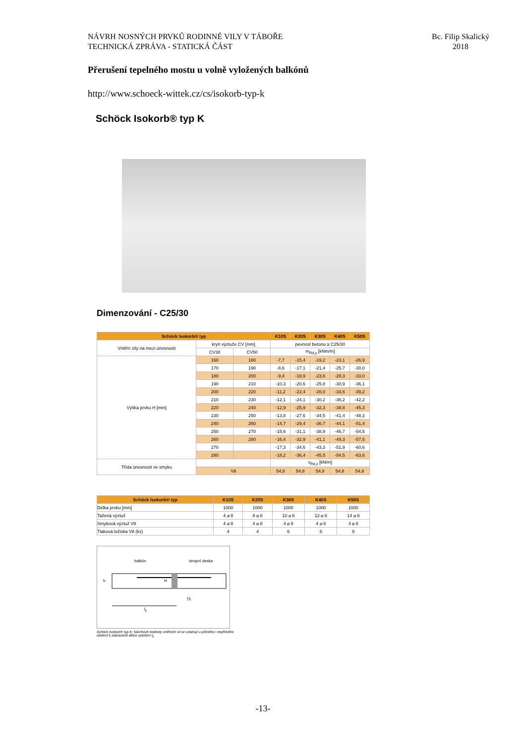NÁVRH NOSNÝCH PRVKŮ RODINNÉ VILY V TÁBOŘE
TECHNICKÁ ZPRÁVA - STATICKÁ ČÁST
Bc. Filip Skalický
2018
Přerušení tepelného mostu u volně vyložených balkónů
http://www.schoeck-wittek.cz/cs/isokorb-typ-k
Schöck Isokorb® typ K
Dimenzování - C25/30
| Schöck Isokorb® typ | | | K10S | K20S | K30S | K40S | K50S |
| --- | --- | --- | --- | --- | --- | --- | --- |
| Vnitřní síly na mezi únosnosti | krytí výztuže CV [mm] | | pevnost betonu ≥ C25/30 | | | | |
| | CV30 | CV50 | m<sub>Rd,y</sub> [kNm/m] | | | | |
| Výška prvku H [mm] | 160 | 180 | -7,7 | -15,4 | -19,2 | -23,1 | -26,9 |
| | 170 | 190 | -8,6 | -17,1 | -21,4 | -25,7 | -30,0 |
| | 180 | 200 | -9,4 | -18,9 | -23,6 | -28,3 | -33,0 |
| | 190 | 210 | -10,3 | -20,6 | -25,8 | -30,9 | -36,1 |
| | 200 | 220 | -11,2 | -22,4 | -28,0 | -33,6 | -39,2 |
| | 210 | 230 | -12,1 | -24,1 | -30,2 | -36,2 | -42,2 |
| | 220 | 240 | -12,9 | -25,9 | -32,3 | -38,8 | -45,3 |
| | 230 | 250 | -13,8 | -27,6 | -34,5 | -41,4 | -48,3 |
| | 240 | 260 | -14,7 | -29,4 | -36,7 | -44,1 | -51,4 |
| | 250 | 270 | -15,6 | -31,1 | -38,9 | -46,7 | -54,5 |
| | 260 | 280 | -16,4 | -32,9 | -41,1 | -49,3 | -57,5 |
| | 270 | | -17,3 | -34,6 | -43,3 | -51,9 | -60,6 |
| | 280 | | -18,2 | -36,4 | -45,5 | -54,5 | -63,6 |
| Třída únosnosti ve smyku | | | v<sub>Rd,z</sub> [kN/m] | | | | |
| | V8 | | 54,8 | 54,8 | 54,8 | 54,8 | 54,8 |
| Schöck Isokorb® typ | K10S | K20S | K30S | K40S | K50S |
| --- | --- | --- | --- | --- | --- |
| Délka prvku [mm] | 1000 | 1000 | 1000 | 1000 | 1000 |
| Tažená výztuž | 4 ⌀ 8 | 8 ⌀ 8 | 10 ⌀ 8 | 12 ⌀ 8 | 14 ⌀ 8 |
| Smyková výztuž V8 | 4 ⌀ 8 | 4 ⌀ 8 | 4 ⌀ 8 | 4 ⌀ 8 | 4 ⌀ 8 |
| Tlaková ložiska V8 (ks) | 4 | 4 | 6 | 6 | 8 |
balkón stropní deska
h H
75
l<sub>k</sub>
Schöck Isokorb® typ K: Návrhové hodnoty vnitřních sil se vztahují u přímého i nepřímého uložení k zobrazené délce vyložení l<sub>k</sub>
-13-